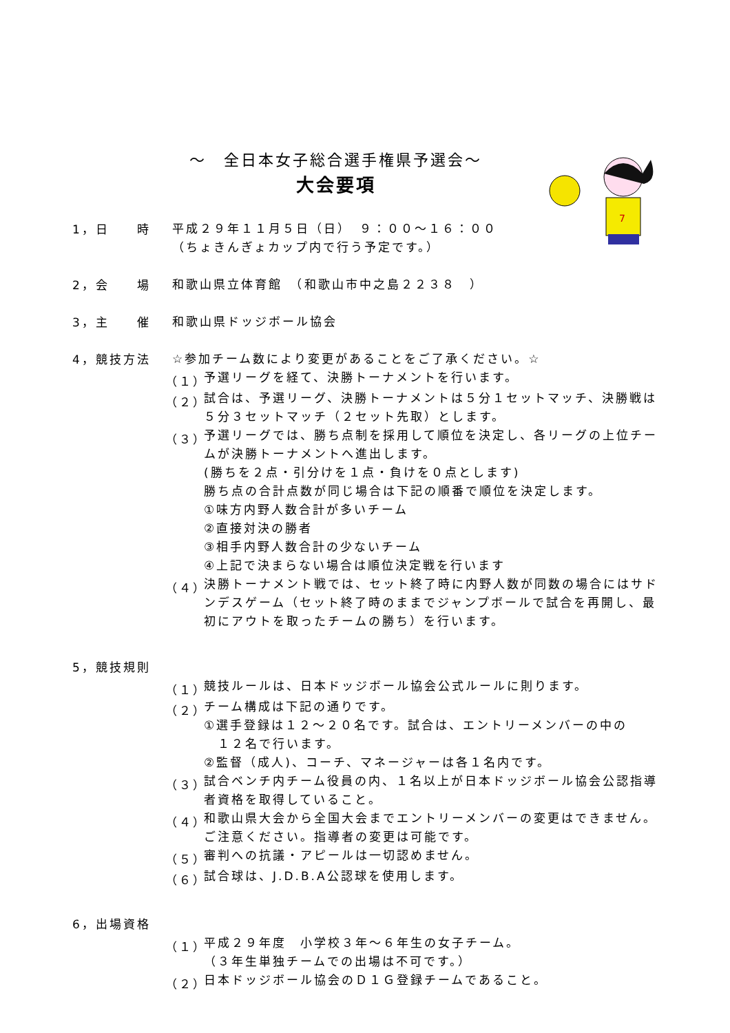7
～　全日本女子総合選手権県予選会～
大会要項
1，日　　時
平成２９年１１月５日（日）　９：００～１６：００
（ちょきんぎょカップ内で行う予定です。）
2，会　　場
和歌山県立体育館　（和歌山市中之島２２３８　）
3，主　　催
和歌山県ドッジボール協会
4，競技方法
☆参加チーム数により変更があることをご了承ください。☆
（１）
予選リーグを経て、決勝トーナメントを行います。
（２）
試合は、予選リーグ、決勝トーナメントは５分１セットマッチ、決勝戦は５分３セットマッチ（２セット先取）とします。
（３）
予選リーグでは、勝ち点制を採用して順位を決定し、各リーグの上位チームが決勝トーナメントへ進出します。
(勝ちを２点・引分けを１点・負けを０点とします)
勝ち点の合計点数が同じ場合は下記の順番で順位を決定します。
①味方内野人数合計が多いチーム
②直接対決の勝者
③相手内野人数合計の少ないチーム
④上記で決まらない場合は順位決定戦を行います
（４）
決勝トーナメント戦では、セット終了時に内野人数が同数の場合にはサドンデスゲーム（セット終了時のままでジャンプボールで試合を再開し、最初にアウトを取ったチームの勝ち）を行います。
5，競技規則
（１）
競技ルールは、日本ドッジボール協会公式ルールに則ります。
（２）
チーム構成は下記の通りです。
①選手登録は１２～２０名です。試合は、エントリーメンバーの中の
　１２名で行います。
②監督（成人)、コーチ、マネージャーは各１名内です。
（３）
試合ベンチ内チーム役員の内、１名以上が日本ドッジボール協会公認指導者資格を取得していること。
（４）
和歌山県大会から全国大会までエントリーメンバーの変更はできません。ご注意ください。指導者の変更は可能です。
（５）
審判への抗議・アピールは一切認めません。
（６）
試合球は、J.D.B.A公認球を使用します。
6，出場資格
（１）
平成２９年度　小学校３年～６年生の女子チーム。
（３年生単独チームでの出場は不可です。）
（２）
日本ドッジボール協会のＤ１Ｇ登録チームであること。